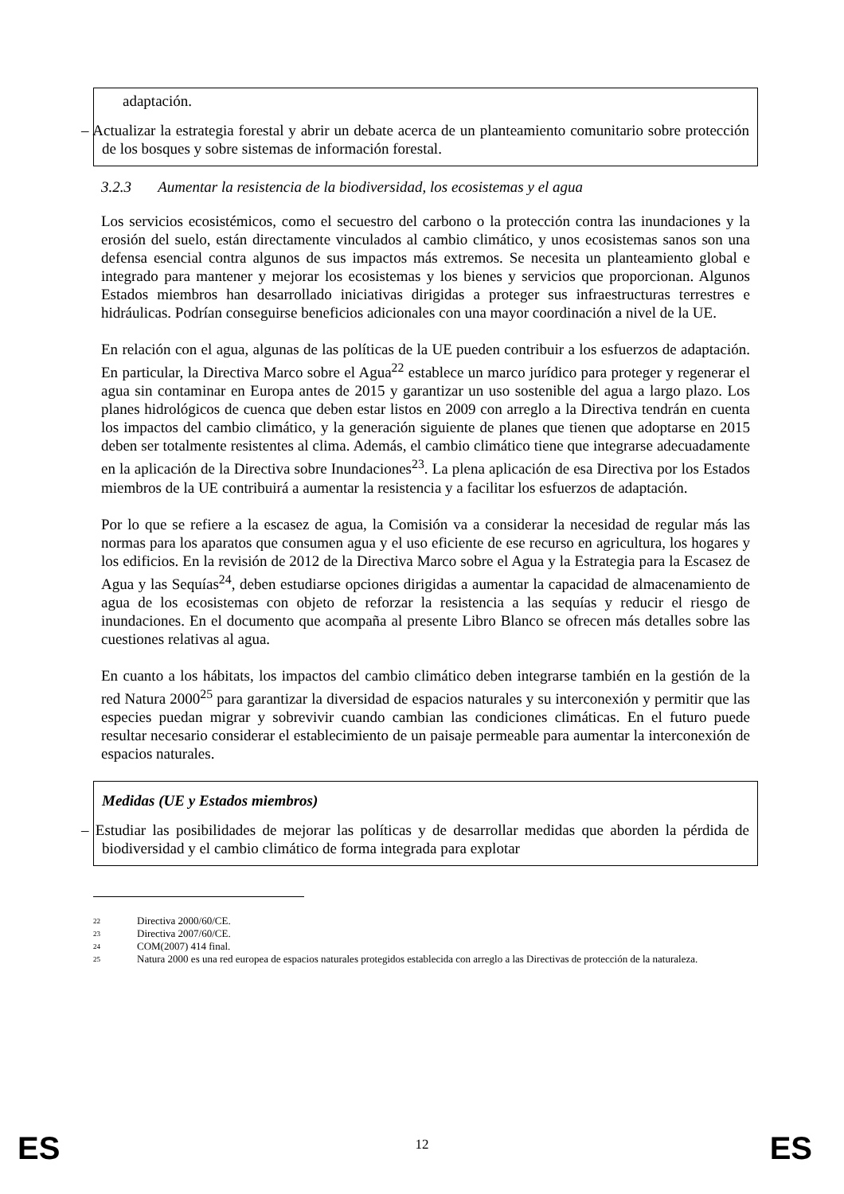adaptación.
– Actualizar la estrategia forestal y abrir un debate acerca de un planteamiento comunitario sobre protección de los bosques y sobre sistemas de información forestal.
3.2.3 Aumentar la resistencia de la biodiversidad, los ecosistemas y el agua
Los servicios ecosistémicos, como el secuestro del carbono o la protección contra las inundaciones y la erosión del suelo, están directamente vinculados al cambio climático, y unos ecosistemas sanos son una defensa esencial contra algunos de sus impactos más extremos. Se necesita un planteamiento global e integrado para mantener y mejorar los ecosistemas y los bienes y servicios que proporcionan. Algunos Estados miembros han desarrollado iniciativas dirigidas a proteger sus infraestructuras terrestres e hidráulicas. Podrían conseguirse beneficios adicionales con una mayor coordinación a nivel de la UE.
En relación con el agua, algunas de las políticas de la UE pueden contribuir a los esfuerzos de adaptación. En particular, la Directiva Marco sobre el Agua<sup>22</sup> establece un marco jurídico para proteger y regenerar el agua sin contaminar en Europa antes de 2015 y garantizar un uso sostenible del agua a largo plazo. Los planes hidrológicos de cuenca que deben estar listos en 2009 con arreglo a la Directiva tendrán en cuenta los impactos del cambio climático, y la generación siguiente de planes que tienen que adoptarse en 2015 deben ser totalmente resistentes al clima. Además, el cambio climático tiene que integrarse adecuadamente en la aplicación de la Directiva sobre Inundaciones<sup>23</sup>. La plena aplicación de esa Directiva por los Estados miembros de la UE contribuirá a aumentar la resistencia y a facilitar los esfuerzos de adaptación.
Por lo que se refiere a la escasez de agua, la Comisión va a considerar la necesidad de regular más las normas para los aparatos que consumen agua y el uso eficiente de ese recurso en agricultura, los hogares y los edificios. En la revisión de 2012 de la Directiva Marco sobre el Agua y la Estrategia para la Escasez de Agua y las Sequías<sup>24</sup>, deben estudiarse opciones dirigidas a aumentar la capacidad de almacenamiento de agua de los ecosistemas con objeto de reforzar la resistencia a las sequías y reducir el riesgo de inundaciones. En el documento que acompaña al presente Libro Blanco se ofrecen más detalles sobre las cuestiones relativas al agua.
En cuanto a los hábitats, los impactos del cambio climático deben integrarse también en la gestión de la red Natura 2000<sup>25</sup> para garantizar la diversidad de espacios naturales y su interconexión y permitir que las especies puedan migrar y sobrevivir cuando cambian las condiciones climáticas. En el futuro puede resultar necesario considerar el establecimiento de un paisaje permeable para aumentar la interconexión de espacios naturales.
Medidas (UE y Estados miembros)
– Estudiar las posibilidades de mejorar las políticas y de desarrollar medidas que aborden la pérdida de biodiversidad y el cambio climático de forma integrada para explotar
22 Directiva 2000/60/CE.
23 Directiva 2007/60/CE.
24 COM(2007) 414 final.
25 Natura 2000 es una red europea de espacios naturales protegidos establecida con arreglo a las Directivas de protección de la naturaleza.
ES
12
ES